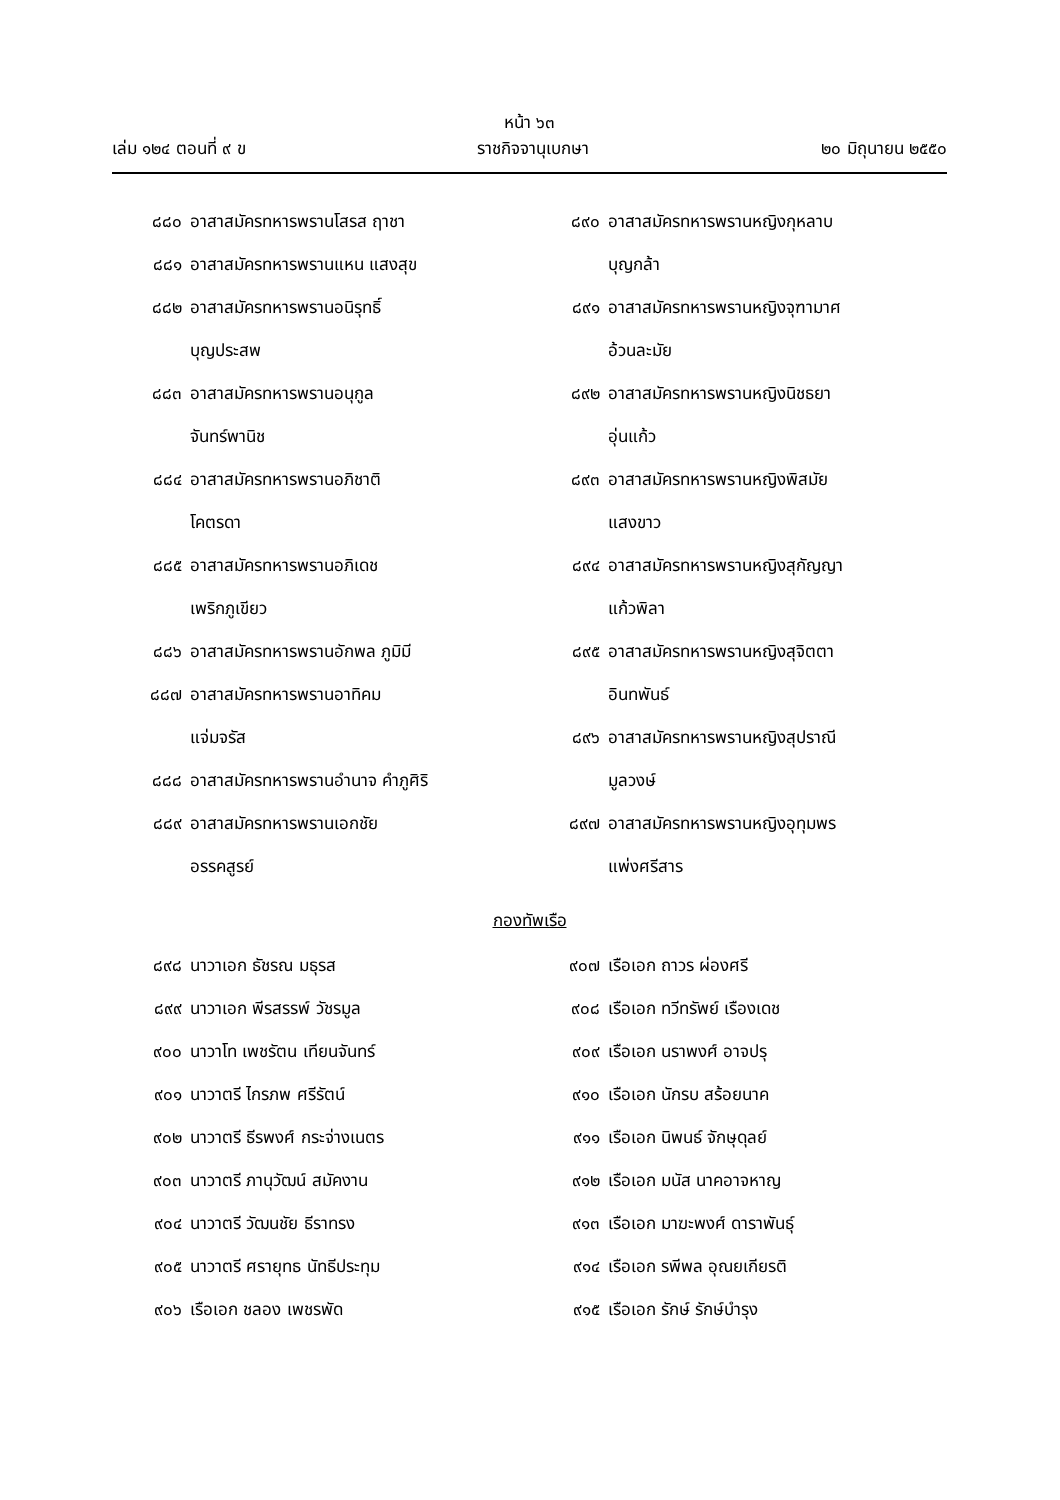หน้า ๖๓
เล่ม ๑๒๔ ตอนที่ ๙ ข ราชกิจจานุเบกษา ๒๐ มิถุนายน ๒๕๕๐
๘๘๐ อาสาสมัครทหารพรานโสรส ฤาชา
๘๘๑ อาสาสมัครทหารพรานแหน แสงสุข
๘๘๒ อาสาสมัครทหารพรานอนิรุทธิ์
บุญประสพ
๘๘๓ อาสาสมัครทหารพรานอนุกูล
จันทร์พานิช
๘๘๔ อาสาสมัครทหารพรานอภิชาติ
โคตรดา
๘๘๕ อาสาสมัครทหารพรานอภิเดช
เพริกภูเขียว
๘๘๖ อาสาสมัครทหารพรานอักพล ภูมิมี
๘๘๗ อาสาสมัครทหารพรานอาทิคม
แจ่มจรัส
๘๘๘ อาสาสมัครทหารพรานอำนาจ คำภูศิริ
๘๘๙ อาสาสมัครทหารพรานเอกชัย
อรรคสูรย์
๘๙๐ อาสาสมัครทหารพรานหญิงกุหลาบ
บุญกล้า
๘๙๑ อาสาสมัครทหารพรานหญิงจุฑามาศ
อ้วนละมัย
๘๙๒ อาสาสมัครทหารพรานหญิงนิชธยา
อุ่นแก้ว
๘๙๓ อาสาสมัครทหารพรานหญิงพิสมัย
แสงขาว
๘๙๔ อาสาสมัครทหารพรานหญิงสุกัญญา
แก้วพิลา
๘๙๕ อาสาสมัครทหารพรานหญิงสุจิตตา
อินทพันธ์
๘๙๖ อาสาสมัครทหารพรานหญิงสุปราณี
มูลวงษ์
๘๙๗ อาสาสมัครทหารพรานหญิงอุทุมพร
แพ่งศรีสาร
กองทัพเรือ
๘๙๘ นาวาเอก ธัชรณ มธุรส
๘๙๙ นาวาเอก พีรสรรพ์ วัชรมูล
๙๐๐ นาวาโท เพชรัตน เทียนจันทร์
๙๐๑ นาวาตรี ไกรภพ ศรีรัตน์
๙๐๒ นาวาตรี ธีรพงศ์ กระจ่างเนตร
๙๐๓ นาวาตรี ภานุวัฒน์ สมัคงาน
๙๐๔ นาวาตรี วัฒนชัย ธีราทรง
๙๐๕ นาวาตรี ศรายุทธ นัทธีประทุม
๙๐๖ เรือเอก ชลอง เพชรพัด
๙๐๗ เรือเอก ถาวร ผ่องศรี
๙๐๘ เรือเอก ทวีทรัพย์ เรืองเดช
๙๐๙ เรือเอก นราพงศ์ อาจปรุ
๙๑๐ เรือเอก นักรบ สร้อยนาค
๙๑๑ เรือเอก นิพนธ์ จักษุดุลย์
๙๑๒ เรือเอก มนัส นาคอาจหาญ
๙๑๓ เรือเอก มาฆะพงศ์ ดาราพันธุ์
๙๑๔ เรือเอก รพีพล อุณยเกียรติ
๙๑๕ เรือเอก รักษ์ รักษ์บำรุง